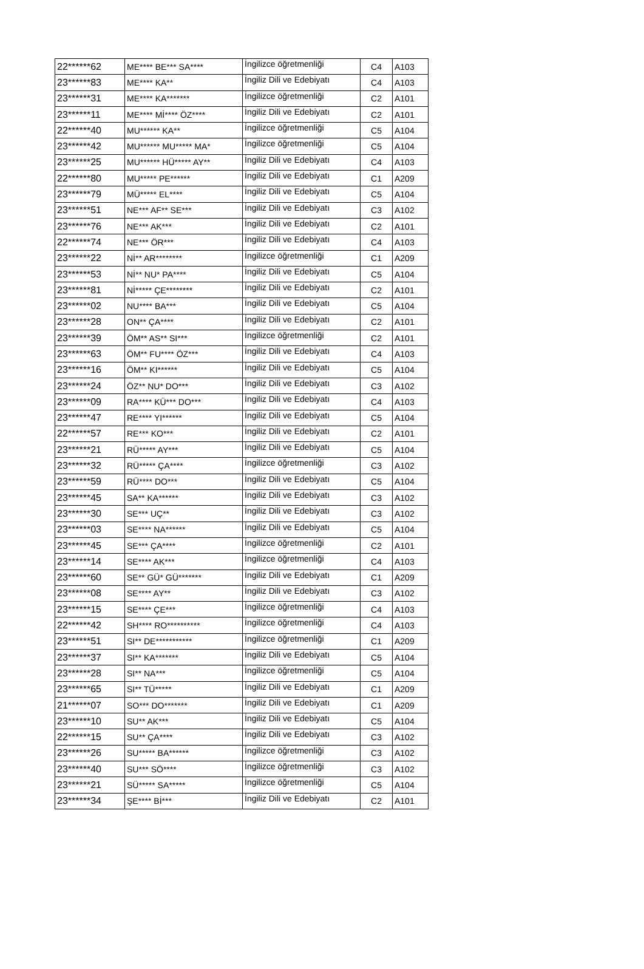| 22******62 | ME**** BE*** SA**** | İngilizce öğretmenliği | C4 | A103 |
| 23******83 | ME**** KA** | İngiliz Dili ve Edebiyatı | C4 | A103 |
| 23******31 | ME**** KA******* | İngilizce öğretmenliği | C2 | A101 |
| 23******11 | ME**** Mİ**** ÖZ**** | İngiliz Dili ve Edebiyatı | C2 | A101 |
| 22******40 | MU****** KA** | İngilizce öğretmenliği | C5 | A104 |
| 23******42 | MU****** MU***** MA* | İngilizce öğretmenliği | C5 | A104 |
| 23******25 | MU****** HÜ***** AY** | İngiliz Dili ve Edebiyatı | C4 | A103 |
| 22******80 | MU***** PE****** | İngiliz Dili ve Edebiyatı | C1 | A209 |
| 23******79 | MÜ***** EL**** | İngiliz Dili ve Edebiyatı | C5 | A104 |
| 23******51 | NE*** AF** SE*** | İngiliz Dili ve Edebiyatı | C3 | A102 |
| 23******76 | NE*** AK*** | İngiliz Dili ve Edebiyatı | C2 | A101 |
| 22******74 | NE*** ÖR*** | İngiliz Dili ve Edebiyatı | C4 | A103 |
| 23******22 | Nİ** AR******** | İngilizce öğretmenliği | C1 | A209 |
| 23******53 | Nİ** NU* PA**** | İngiliz Dili ve Edebiyatı | C5 | A104 |
| 23******81 | Nİ***** ÇE******** | İngiliz Dili ve Edebiyatı | C2 | A101 |
| 23******02 | NU**** BA*** | İngiliz Dili ve Edebiyatı | C5 | A104 |
| 23******28 | ON** ÇA**** | İngiliz Dili ve Edebiyatı | C2 | A101 |
| 23******39 | ÖM** AS** SI*** | İngilizce öğretmenliği | C2 | A101 |
| 23******63 | ÖM** FU**** ÖZ*** | İngiliz Dili ve Edebiyatı | C4 | A103 |
| 23******16 | ÖM** KI****** | İngiliz Dili ve Edebiyatı | C5 | A104 |
| 23******24 | ÖZ** NU* DO*** | İngiliz Dili ve Edebiyatı | C3 | A102 |
| 23******09 | RA**** KÜ*** DO*** | İngiliz Dili ve Edebiyatı | C4 | A103 |
| 23******47 | RE**** YI****** | İngiliz Dili ve Edebiyatı | C5 | A104 |
| 22******57 | RE*** KO*** | İngiliz Dili ve Edebiyatı | C2 | A101 |
| 23******21 | RÜ***** AY*** | İngiliz Dili ve Edebiyatı | C5 | A104 |
| 23******32 | RÜ***** ÇA**** | İngilizce öğretmenliği | C3 | A102 |
| 23******59 | RÜ**** DO*** | İngiliz Dili ve Edebiyatı | C5 | A104 |
| 23******45 | SA** KA****** | İngiliz Dili ve Edebiyatı | C3 | A102 |
| 23******30 | SE*** UÇ** | İngiliz Dili ve Edebiyatı | C3 | A102 |
| 23******03 | SE**** NA****** | İngiliz Dili ve Edebiyatı | C5 | A104 |
| 23******45 | SE*** ÇA**** | İngilizce öğretmenliği | C2 | A101 |
| 23******14 | SE**** AK*** | İngilizce öğretmenliği | C4 | A103 |
| 23******60 | SE** GÜ* GÜ******* | İngiliz Dili ve Edebiyatı | C1 | A209 |
| 23******08 | SE**** AY** | İngiliz Dili ve Edebiyatı | C3 | A102 |
| 23******15 | SE**** ÇE*** | İngilizce öğretmenliği | C4 | A103 |
| 22******42 | SH**** RO********** | İngilizce öğretmenliği | C4 | A103 |
| 23******51 | SI** DE*********** | İngilizce öğretmenliği | C1 | A209 |
| 23******37 | SI** KA******* | İngiliz Dili ve Edebiyatı | C5 | A104 |
| 23******28 | SI** NA*** | İngilizce öğretmenliği | C5 | A104 |
| 23******65 | SI** TÜ***** | İngiliz Dili ve Edebiyatı | C1 | A209 |
| 21******07 | SO*** DO******* | İngiliz Dili ve Edebiyatı | C1 | A209 |
| 23******10 | SU** AK*** | İngiliz Dili ve Edebiyatı | C5 | A104 |
| 22******15 | SU** ÇA**** | İngiliz Dili ve Edebiyatı | C3 | A102 |
| 23******26 | SU***** BA****** | İngilizce öğretmenliği | C3 | A102 |
| 23******40 | SU*** SÖ**** | İngilizce öğretmenliği | C3 | A102 |
| 23******21 | SÜ***** SA***** | İngilizce öğretmenliği | C5 | A104 |
| 23******34 | ŞE**** Bİ*** | İngiliz Dili ve Edebiyatı | C2 | A101 |